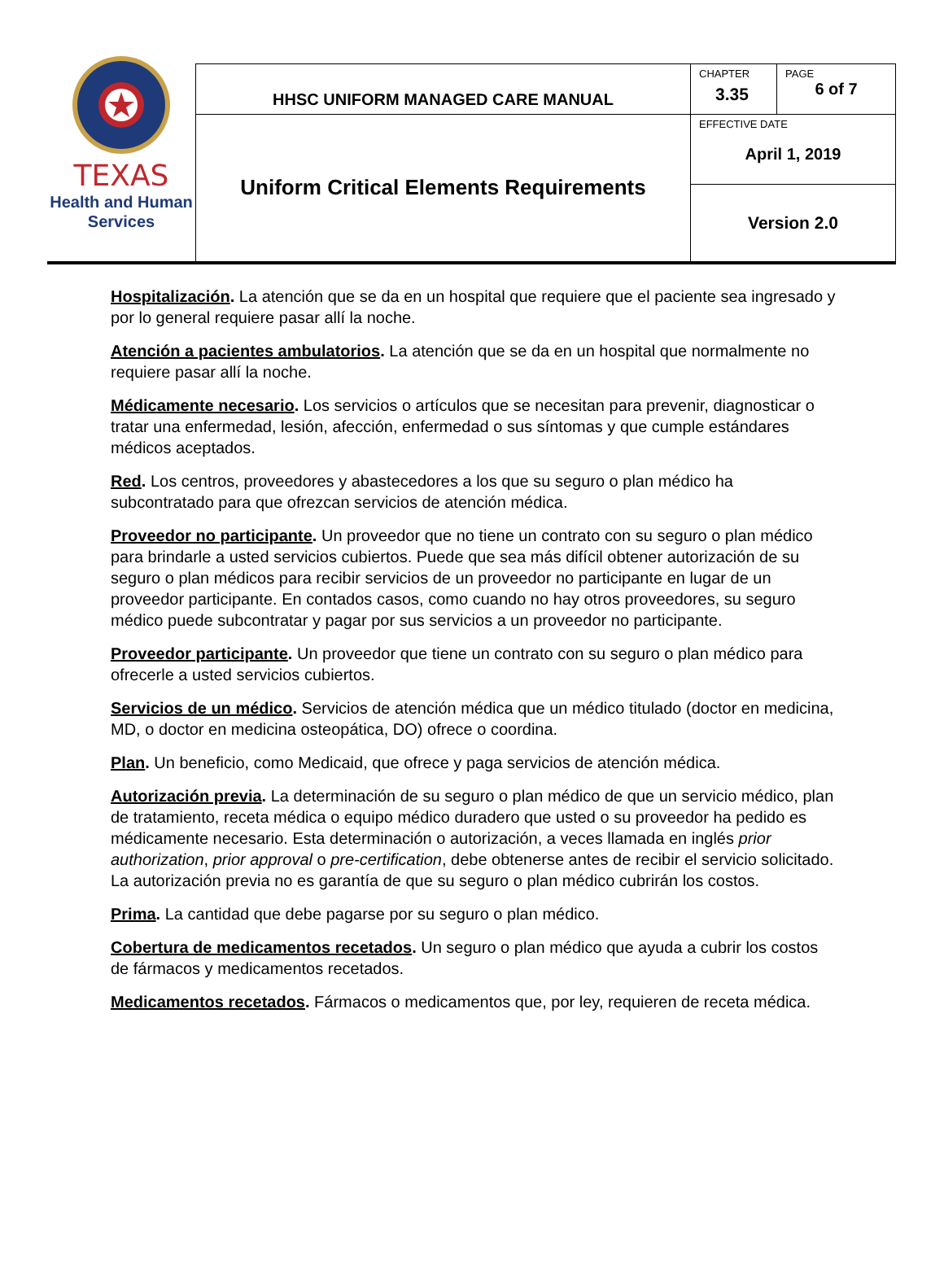| TEXAS Health and Human Services | HHSC UNIFORM MANAGED CARE MANUAL | CHAPTER 3.35 | PAGE 6 of 7 |
| | Uniform Critical Elements Requirements | EFFECTIVE DATE April 1, 2019 | |
| | | Version 2.0 | |
Hospitalización. La atención que se da en un hospital que requiere que el paciente sea ingresado y por lo general requiere pasar allí la noche.
Atención a pacientes ambulatorios. La atención que se da en un hospital que normalmente no requiere pasar allí la noche.
Médicamente necesario. Los servicios o artículos que se necesitan para prevenir, diagnosticar o tratar una enfermedad, lesión, afección, enfermedad o sus síntomas y que cumple estándares médicos aceptados.
Red. Los centros, proveedores y abastecedores a los que su seguro o plan médico ha subcontratado para que ofrezcan servicios de atención médica.
Proveedor no participante. Un proveedor que no tiene un contrato con su seguro o plan médico para brindarle a usted servicios cubiertos. Puede que sea más difícil obtener autorización de su seguro o plan médicos para recibir servicios de un proveedor no participante en lugar de un proveedor participante. En contados casos, como cuando no hay otros proveedores, su seguro médico puede subcontratar y pagar por sus servicios a un proveedor no participante.
Proveedor participante. Un proveedor que tiene un contrato con su seguro o plan médico para ofrecerle a usted servicios cubiertos.
Servicios de un médico. Servicios de atención médica que un médico titulado (doctor en medicina, MD, o doctor en medicina osteopática, DO) ofrece o coordina.
Plan. Un beneficio, como Medicaid, que ofrece y paga servicios de atención médica.
Autorización previa. La determinación de su seguro o plan médico de que un servicio médico, plan de tratamiento, receta médica o equipo médico duradero que usted o su proveedor ha pedido es médicamente necesario. Esta determinación o autorización, a veces llamada en inglés prior authorization, prior approval o pre-certification, debe obtenerse antes de recibir el servicio solicitado. La autorización previa no es garantía de que su seguro o plan médico cubrirán los costos.
Prima. La cantidad que debe pagarse por su seguro o plan médico.
Cobertura de medicamentos recetados. Un seguro o plan médico que ayuda a cubrir los costos de fármacos y medicamentos recetados.
Medicamentos recetados. Fármacos o medicamentos que, por ley, requieren de receta médica.